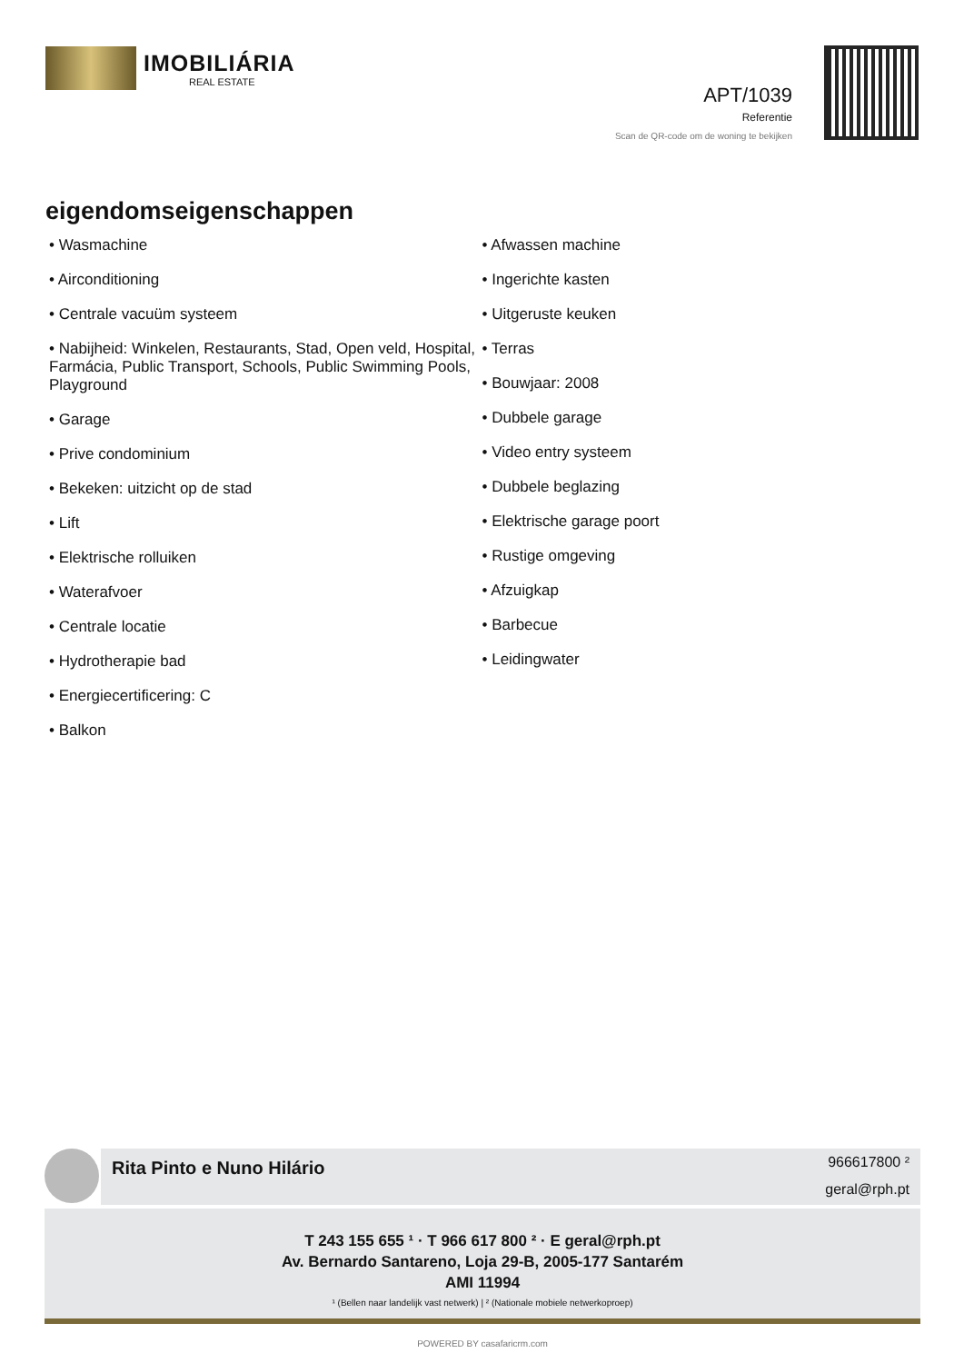IMOBILIÁRIA
REAL ESTATE
APT/1039
Referentie
Scan de QR-code om de woning te bekijken
eigendomseigenschappen
• Wasmachine
• Airconditioning
• Centrale vacuüm systeem
• Nabijheid: Winkelen, Restaurants, Stad, Open veld, Hospital, Farmácia, Public Transport, Schools, Public Swimming Pools, Playground
• Garage
• Prive condominium
• Bekeken: uitzicht op de stad
• Lift
• Elektrische rolluiken
• Waterafvoer
• Centrale locatie
• Hydrotherapie bad
• Energiecertificering: C
• Balkon
• Afwassen machine
• Ingerichte kasten
• Uitgeruste keuken
• Terras
• Bouwjaar: 2008
• Dubbele garage
• Video entry systeem
• Dubbele beglazing
• Elektrische garage poort
• Rustige omgeving
• Afzuigkap
• Barbecue
• Leidingwater
Rita Pinto e Nuno Hilário
966617800 ²
geral@rph.pt
T 243 155 655 ¹ · T 966 617 800 ² · E geral@rph.pt
Av. Bernardo Santareno, Loja 29-B, 2005-177 Santarém
AMI 11994
¹ (Bellen naar landelijk vast netwerk) | ² (Nationale mobiele netwerkoproep)
POWERED BY casafaricrm.com